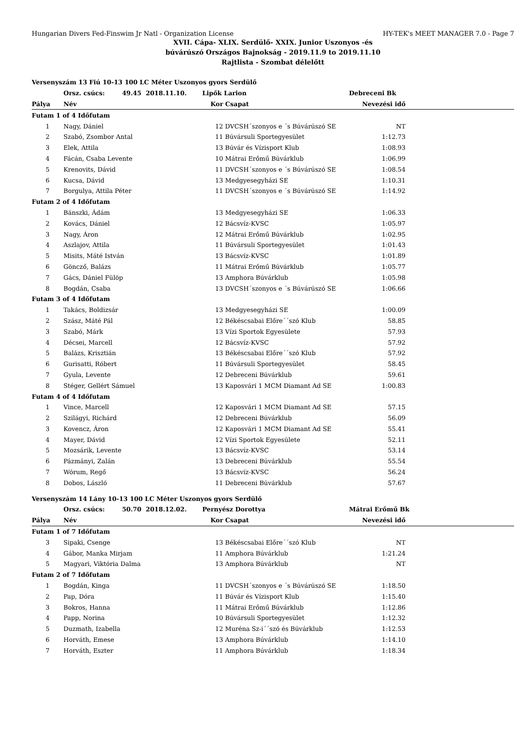Hungarian Divers Fed-Finswim Jr Natl - Organization License HY-TEK's MEET MANAGER 7.0 - Page 7
XVII. Cápa- XLIX. Serdülő- XXIX. Junior Uszonyos -és
búvárúszó Országos Bajnokság - 2019.11.9 to 2019.11.10
Rajtlista - Szombat délelőtt
| Versenyszám 13 Fiú 10-13 100 LC Méter Uszonyos gyors Serdülő | | | | | |
| --- | --- | --- | --- | --- | --- |
| | Orsz. csúcs: 49.45 2018.11.10. | Lipők Larion | | Debreceni Bk | |
| Pálya | Név | Kor | Csapat | Nevezési idő | |
| Futam 1 of 4 Időfutam | | | | | |
| 1 | Nagy, Dániel | 12 | DVCSH´szonyos e ´s Búvárúszó SE | NT | |
| 2 | Szabó, Zsombor Antal | 11 | Búvársuli Sportegyesület | 1:12.73 | |
| 3 | Elek, Attila | 13 | Búvár és Vízisport Klub | 1:08.93 | |
| 4 | Fácán, Csaba Levente | 10 | Mátrai Erőmű Búvárklub | 1:06.99 | |
| 5 | Krenovits, Dávid | 11 | DVCSH´szonyos e ´s Búvárúszó SE | 1:08.54 | |
| 6 | Kucsa, Dávid | 13 | Medgyesegyházi SE | 1:10.31 | |
| 7 | Borgulya, Attila Péter | 11 | DVCSH´szonyos e ´s Búvárúszó SE | 1:14.92 | |
| Futam 2 of 4 Időfutam | | | | | |
| 1 | Bánszki, Ádám | 13 | Medgyesegyházi SE | 1:06.33 | |
| 2 | Kovács, Dániel | 12 | Bácsvíz-KVSC | 1:05.97 | |
| 3 | Nagy, Áron | 12 | Mátrai Erőmű Búvárklub | 1:02.95 | |
| 4 | Aszlajov, Attila | 11 | Búvársuli Sportegyesület | 1:01.43 | |
| 5 | Misits, Máté István | 13 | Bácsvíz-KVSC | 1:01.89 | |
| 6 | Göncző, Balázs | 11 | Mátrai Erőmű Búvárklub | 1:05.77 | |
| 7 | Gács, Dániel Fülöp | 13 | Amphora Búvárklub | 1:05.98 | |
| 8 | Bogdán, Csaba | 13 | DVCSH´szonyos e ´s Búvárúszó SE | 1:06.66 | |
| Futam 3 of 4 Időfutam | | | | | |
| 1 | Takács, Boldizsár | 13 | Medgyesegyházi SE | 1:00.09 | |
| 2 | Szász, Máté Pál | 12 | Békéscsabai Előre´´szó Klub | 58.85 | |
| 3 | Szabó, Márk | 13 | Vízi Sportok Egyesülete | 57.93 | |
| 4 | Décsei, Marcell | 12 | Bácsvíz-KVSC | 57.92 | |
| 5 | Balázs, Krisztián | 13 | Békéscsabai Előre´´szó Klub | 57.92 | |
| 6 | Gurisatti, Róbert | 11 | Búvársuli Sportegyesület | 58.45 | |
| 7 | Gyula, Levente | 12 | Debreceni Búvárklub | 59.61 | |
| 8 | Stéger, Gellért Sámuel | 13 | Kaposvári 1 MCM Diamant Ad SE | 1:00.83 | |
| Futam 4 of 4 Időfutam | | | | | |
| 1 | Vince, Marcell | 12 | Kaposvári 1 MCM Diamant Ad SE | 57.15 | |
| 2 | Szilágyi, Richárd | 12 | Debreceni Búvárklub | 56.09 | |
| 3 | Kovencz, Áron | 12 | Kaposvári 1 MCM Diamant Ad SE | 55.41 | |
| 4 | Mayer, Dávid | 12 | Vízi Sportok Egyesülete | 52.11 | |
| 5 | Mozsárik, Levente | 13 | Bácsvíz-KVSC | 53.14 | |
| 6 | Pázmányi, Zalán | 13 | Debreceni Búvárklub | 55.54 | |
| 7 | Wórum, Regő | 13 | Bácsvíz-KVSC | 56.24 | |
| 8 | Dobos, László | 11 | Debreceni Búvárklub | 57.67 | |
| Versenyszám 14 Lány 10-13 100 LC Méter Uszonyos gyors Serdülő | | | | | |
| --- | --- | --- | --- | --- | --- |
| | Orsz. csúcs: 50.70 2018.12.02. | Pernyész Dorottya | | Mátrai Erőmű Bk | |
| Pálya | Név | Kor | Csapat | Nevezési idő | |
| Futam 1 of 7 Időfutam | | | | | |
| 3 | Sipaki, Csenge | 13 | Békéscsabai Előre´´szó Klub | NT | |
| 4 | Gábor, Manka Mirjam | 11 | Amphora Búvárklub | 1:21.24 | |
| 5 | Magyari, Viktória Dalma | 13 | Amphora Búvárklub | NT | |
| Futam 2 of 7 Időfutam | | | | | |
| 1 | Bogdán, Kinga | 11 | DVCSH´szonyos e ´s Búvárúszó SE | 1:18.50 | |
| 2 | Pap, Dóra | 11 | Búvár és Vízisport Klub | 1:15.40 | |
| 3 | Bokros, Hanna | 11 | Mátrai Erőmű Búvárklub | 1:12.86 | |
| 4 | Papp, Norina | 10 | Búvársuli Sportegyesület | 1:12.32 | |
| 5 | Duzmath, Izabella | 12 | Muréna Sz-i´´szó és Búvárklub | 1:12.53 | |
| 6 | Horváth, Emese | 13 | Amphora Búvárklub | 1:14.10 | |
| 7 | Horváth, Eszter | 11 | Amphora Búvárklub | 1:18.34 | |